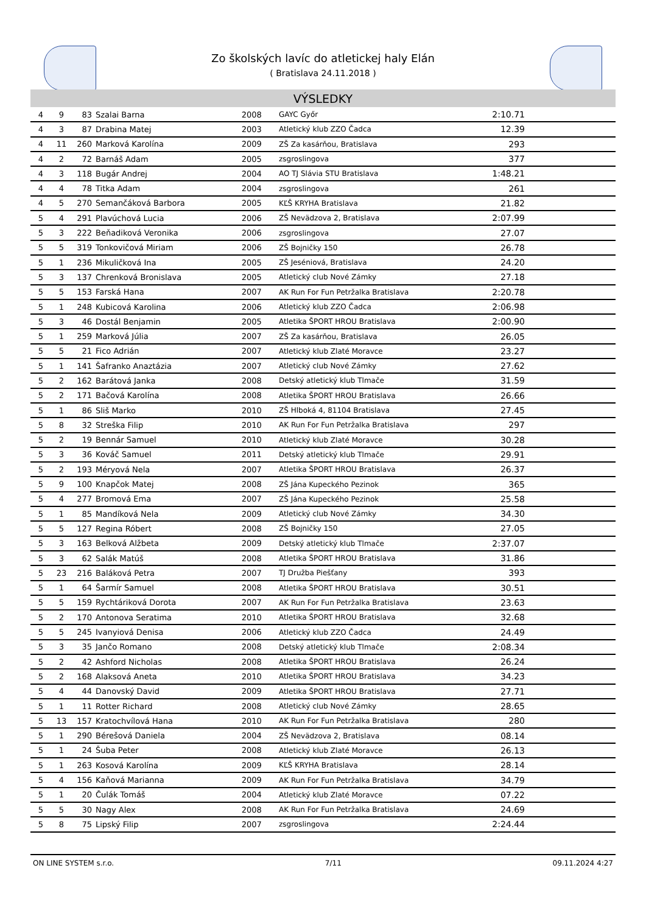Zo školských lavíc do atletickej haly Elán
( Bratislava 24.11.2018 )
VÝSLEDKY
| 4 | 9 | 83 | Szalai Barna | 2008 | GAYC Győr | 2:10.71 | |
| 4 | 3 | 87 | Drabina Matej | 2003 | Atletický klub ZZO Čadca | 12.39 | |
| 4 | 11 | 260 | Marková Karolína | 2009 | ZŠ Za kasárňou, Bratislava | 293 | |
| 4 | 2 | 72 | Barnáš Adam | 2005 | zsgroslingova | 377 | |
| 4 | 3 | 118 | Bugár Andrej | 2004 | AO TJ Slávia STU Bratislava | 1:48.21 | |
| 4 | 4 | 78 | Titka Adam | 2004 | zsgroslingova | 261 | |
| 4 | 5 | 270 | Semančáková Barbora | 2005 | KĽŠ KRYHA Bratislava | 21.82 | |
| 5 | 4 | 291 | Plavúchová Lucia | 2006 | ZŠ Nevädzova 2, Bratislava | 2:07.99 | |
| 5 | 3 | 222 | Beňadiková Veronika | 2006 | zsgroslingova | 27.07 | |
| 5 | 5 | 319 | Tonkovičová Miriam | 2006 | ZŠ Bojničky 150 | 26.78 | |
| 5 | 1 | 236 | Mikuličková Ina | 2005 | ZŠ Jeséniová, Bratislava | 24.20 | |
| 5 | 3 | 137 | Chrenková Bronislava | 2005 | Atletický club Nové Zámky | 27.18 | |
| 5 | 5 | 153 | Farská Hana | 2007 | AK Run For Fun Petržalka Bratislava | 2:20.78 | |
| 5 | 1 | 248 | Kubicová Karolina | 2006 | Atletický klub ZZO Čadca | 2:06.98 | |
| 5 | 3 | 46 | Dostál Benjamin | 2005 | Atletika ŠPORT HROU Bratislava | 2:00.90 | |
| 5 | 1 | 259 | Marková Júlia | 2007 | ZŠ Za kasárňou, Bratislava | 26.05 | |
| 5 | 5 | 21 | Fico Adrián | 2007 | Atletický klub Zlaté Moravce | 23.27 | |
| 5 | 1 | 141 | Šafranko Anaztázia | 2007 | Atletický club Nové Zámky | 27.62 | |
| 5 | 2 | 162 | Barátová Janka | 2008 | Detský atletický klub Tlmače | 31.59 | |
| 5 | 2 | 171 | Bačová Karolína | 2008 | Atletika ŠPORT HROU Bratislava | 26.66 | |
| 5 | 1 | 86 | Sliš Marko | 2010 | ZŠ Hlboká 4, 81104 Bratislava | 27.45 | |
| 5 | 8 | 32 | Streška Filip | 2010 | AK Run For Fun Petržalka Bratislava | 297 | |
| 5 | 2 | 19 | Bennár Samuel | 2010 | Atletický klub Zlaté Moravce | 30.28 | |
| 5 | 3 | 36 | Kováč Samuel | 2011 | Detský atletický klub Tlmače | 29.91 | |
| 5 | 2 | 193 | Méryová Nela | 2007 | Atletika ŠPORT HROU Bratislava | 26.37 | |
| 5 | 9 | 100 | Knapčok Matej | 2008 | ZŠ Jána Kupeckého Pezinok | 365 | |
| 5 | 4 | 277 | Bromová Ema | 2007 | ZŠ Jána Kupeckého Pezinok | 25.58 | |
| 5 | 1 | 85 | Mandíková Nela | 2009 | Atletický club Nové Zámky | 34.30 | |
| 5 | 5 | 127 | Regina Róbert | 2008 | ZŠ Bojničky 150 | 27.05 | |
| 5 | 3 | 163 | Belková Alžbeta | 2009 | Detský atletický klub Tlmače | 2:37.07 | |
| 5 | 3 | 62 | Salák Matúš | 2008 | Atletika ŠPORT HROU Bratislava | 31.86 | |
| 5 | 23 | 216 | Baláková Petra | 2007 | TJ Družba Piešťany | 393 | |
| 5 | 1 | 64 | Šarmír Samuel | 2008 | Atletika ŠPORT HROU Bratislava | 30.51 | |
| 5 | 5 | 159 | Rychtáriková Dorota | 2007 | AK Run For Fun Petržalka Bratislava | 23.63 | |
| 5 | 2 | 170 | Antonova Seratima | 2010 | Atletika ŠPORT HROU Bratislava | 32.68 | |
| 5 | 5 | 245 | Ivanyiová Denisa | 2006 | Atletický klub ZZO Čadca | 24.49 | |
| 5 | 3 | 35 | Jančo Romano | 2008 | Detský atletický klub Tlmače | 2:08.34 | |
| 5 | 2 | 42 | Ashford Nicholas | 2008 | Atletika ŠPORT HROU Bratislava | 26.24 | |
| 5 | 2 | 168 | Alaksová Aneta | 2010 | Atletika ŠPORT HROU Bratislava | 34.23 | |
| 5 | 4 | 44 | Danovský David | 2009 | Atletika ŠPORT HROU Bratislava | 27.71 | |
| 5 | 1 | 11 | Rotter Richard | 2008 | Atletický club Nové Zámky | 28.65 | |
| 5 | 13 | 157 | Kratochvílová Hana | 2010 | AK Run For Fun Petržalka Bratislava | 280 | |
| 5 | 1 | 290 | Bérešová Daniela | 2004 | ZŠ Nevädzova 2, Bratislava | 08.14 | |
| 5 | 1 | 24 | Šuba Peter | 2008 | Atletický klub Zlaté Moravce | 26.13 | |
| 5 | 1 | 263 | Kosová Karolína | 2009 | KĽŠ KRYHA Bratislava | 28.14 | |
| 5 | 4 | 156 | Kaňová Marianna | 2009 | AK Run For Fun Petržalka Bratislava | 34.79 | |
| 5 | 1 | 20 | Čulák Tomáš | 2004 | Atletický klub Zlaté Moravce | 07.22 | |
| 5 | 5 | 30 | Nagy Alex | 2008 | AK Run For Fun Petržalka Bratislava | 24.69 | |
| 5 | 8 | 75 | Lipský Filip | 2007 | zsgroslingova | 2:24.44 | |
ON LINE SYSTEM s.r.o. 7/11 09.11.2024 4:27